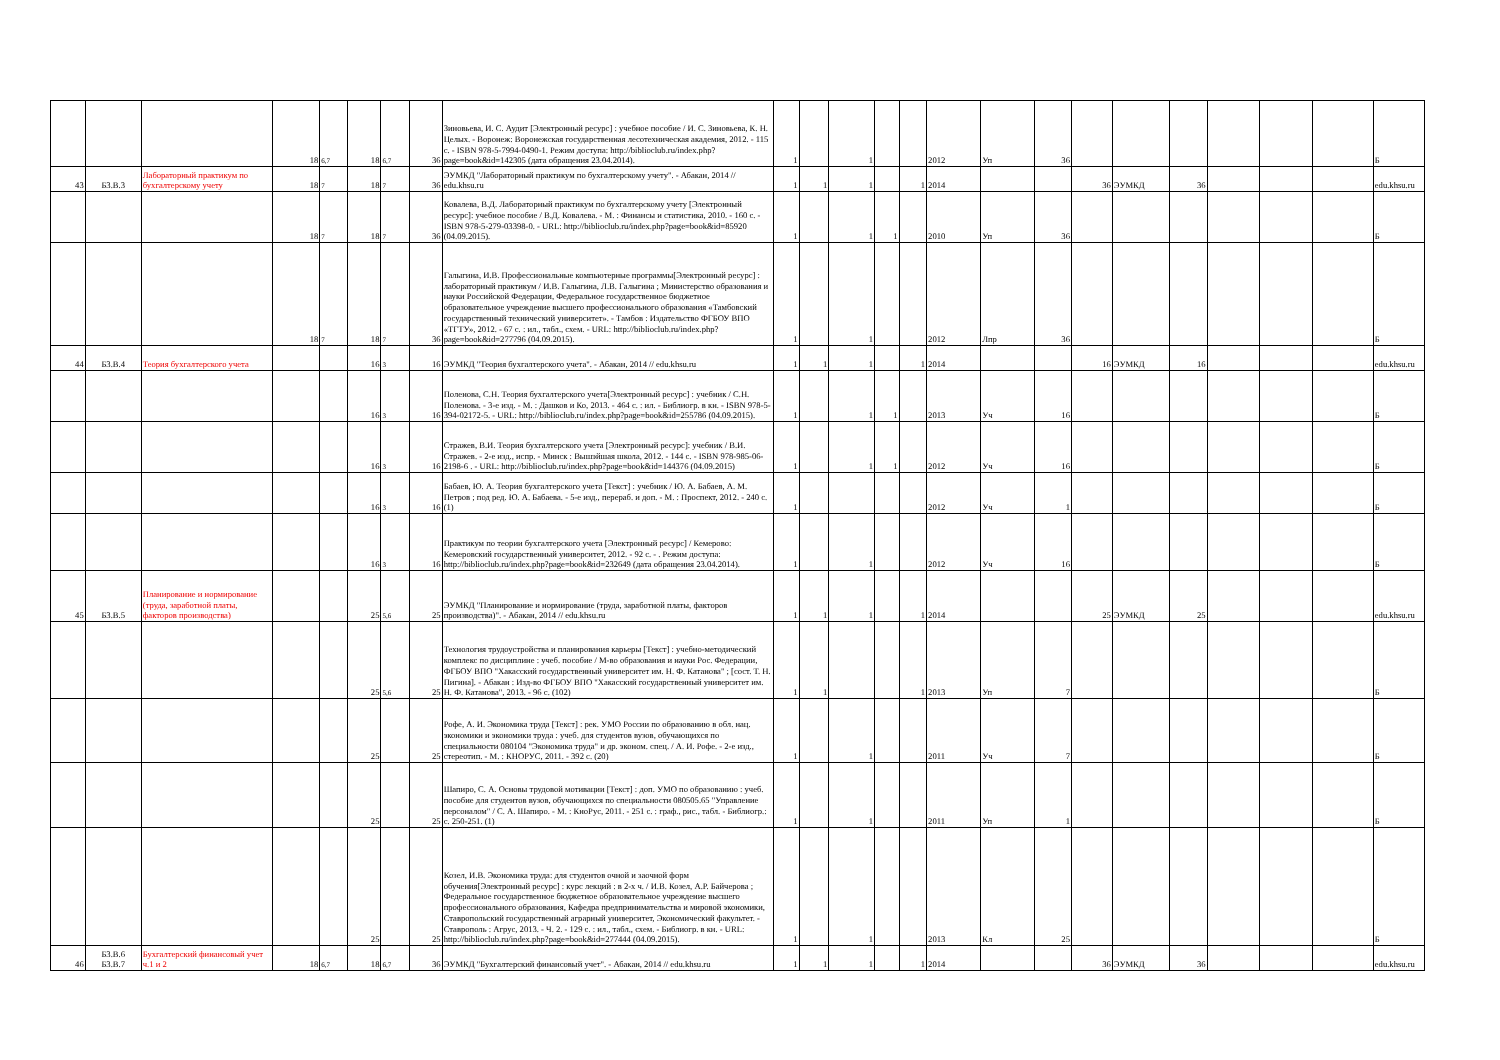| | | | 18 | 6,7 | 18 | 6,7 | 36 | Зиновьева, И. С. Аудит [Электронный ресурс] : учебное пособие / И. С. Зиновьева, К. Н. Целых. - Воронеж: Воронежская государственная лесотехническая академия, 2012. - 115 с. - ISBN 978-5-7994-0490-1. Режим доступа: http://biblioclub.ru/index.php?page=book&id=142305 (дата обращения 23.04.2014). | 1 | | 1 | | | 2012 | Уп | 36 | | | | | | | Б |
| 43 | Б3.В.3 | Лабораторный практикум по бухгалтерскому учету | 18 | 7 | 18 | 7 | 36 | ЭУМКД "Лабораторный практикум по бухгалтерскому учету". - Абакан, 2014 // edu.khsu.ru | 1 | 1 | 1 | | 1 | 2014 | | | 36 | ЭУМКД | 36 | | | | edu.khsu.ru |
| | | | 18 | 7 | 18 | 7 | 36 | Ковалева, В.Д. Лабораторный практикум по бухгалтерскому учету [Электронный ресурс]: учебное пособие / В.Д. Ковалева. - М. : Финансы и статистика, 2010. - 160 с. - ISBN 978-5-279-03398-0. - URL: http://biblioclub.ru/index.php?page=book&id=85920 (04.09.2015). | 1 | | 1 | 1 | | 2010 | Уп | 36 | | | | | | | Б |
| | | | 18 | 7 | 18 | 7 | 36 | Галыгина, И.В. Профессиональные компьютерные программы[Электронный ресурс] : лабораторный практикум / И.В. Галыгина, Л.В. Галыгина ; Министерство образования и науки Российской Федерации, Федеральное государственное бюджетное образовательное учреждение высшего профессионального образования «Тамбовский государственный технический университет». - Тамбов : Издательство ФГБОУ ВПО «ТГТУ», 2012. - 67 с. : ил., табл., схем. - URL: http://biblioclub.ru/index.php?page=book&id=277796 (04.09.2015). | 1 | | 1 | | | 2012 | Лпр | 36 | | | | | | | Б |
| 44 | Б3.В.4 | Теория бухгалтерского учета | | | 16 | 3 | 16 | ЭУМКД "Теория бухгалтерского учета". - Абакан, 2014 // edu.khsu.ru | 1 | 1 | 1 | | 1 | 2014 | | | 16 | ЭУМКД | 16 | | | | edu.khsu.ru |
| | | | | | 16 | 3 | 16 | Поленова, С.Н. Теория бухгалтерского учета[Электронный ресурс] : учебник / С.Н. Поленова. - 3-е изд. - М. : Дашков и Ко, 2013. - 464 с. : ил. - Библиогр. в кн. - ISBN 978-5-394-02172-5. - URL: http://biblioclub.ru/index.php?page=book&id=255786 (04.09.2015). | 1 | | 1 | 1 | | 2013 | Уч | 16 | | | | | | | Б |
| | | | | | 16 | 3 | 16 | Стражев, В.И. Теория бухгалтерского учета [Электронный ресурс]: учебник / В.И. Стражев. - 2-е изд., испр. - Минск : Вышэйшая школа, 2012. - 144 с. - ISBN 978-985-06-2198-6 . - URL: http://biblioclub.ru/index.php?page=book&id=144376 (04.09.2015) | 1 | | 1 | 1 | | 2012 | Уч | 16 | | | | | | | Б |
| | | | | | 16 | 3 | 16 | Бабаев, Ю. А. Теория бухгалтерского учета [Текст] : учебник / Ю. А. Бабаев, А. М. Петров ; под ред. Ю. А. Бабаева. - 5-е изд., перераб. и доп. - М. : Проспект, 2012. - 240 с. (1) | 1 | | | | | 2012 | Уч | 1 | | | | | | | Б |
| | | | | | 16 | 3 | 16 | Практикум по теории бухгалтерского учета [Электронный ресурс] / Кемерово: Кемеровский государственный университет, 2012. - 92 с. - . Режим доступа: http://biblioclub.ru/index.php?page=book&id=232649 (дата обращения 23.04.2014). | 1 | | 1 | | | 2012 | Уч | 16 | | | | | | | Б |
| 45 | Б3.В.5 | Планирование и нормирование (труда, заработной платы, факторов производства) | | | 25 | 5,6 | 25 | ЭУМКД "Планирование и нормирование (труда, заработной платы, факторов производства)". - Абакан, 2014 // edu.khsu.ru | 1 | 1 | 1 | | 1 | 2014 | | | 25 | ЭУМКД | 25 | | | | edu.khsu.ru |
| | | | | | 25 | 5,6 | 25 | Технология трудоустройства и планирования карьеры [Текст] : учебно-методический комплекс по дисциплине : учеб. пособие / М-во образования и науки Рос. Федерации, ФГБОУ ВПО "Хакасский государственный университет им. Н. Ф. Катанова" ; [сост. Т. Н. Пигина]. - Абакан : Изд-во ФГБОУ ВПО "Хакасский государственный университет им. Н. Ф. Катанова", 2013. - 96 с. (102) | 1 | 1 | | | 1 | 2013 | Уп | 7 | | | | | | | Б |
| | | | | | 25 | | 25 | Рофе, А. И. Экономика труда [Текст] : рек. УМО России по образованию в обл. нац. экономики и экономики труда : учеб. для студентов вузов, обучающихся по специальности 080104 "Экономика труда" и др. эконом. спец. / А. И. Рофе. - 2-е изд., стереотип. - М. : КНОРУС, 2011. - 392 с. (20) | 1 | | 1 | | | 2011 | Уч | 7 | | | | | | | Б |
| | | | | | 25 | | 25 | Шапиро, С. А. Основы трудовой мотивации [Текст] : доп. УМО по образованию : учеб. пособие для студентов вузов, обучающихся по специальности 080505.65 "Управление персоналом" / С. А. Шапиро. - М. : КноРус, 2011. - 251 с. : граф., рис., табл. - Библиогр.: с. 250-251. (1) | 1 | | 1 | | | 2011 | Уп | 1 | | | | | | | Б |
| | | | | | 25 | | 25 | Козел, И.В. Экономика труда: для студентов очной и заочной форм обучения[Электронный ресурс] : курс лекций : в 2-х ч. / И.В. Козел, А.Р. Байчерова ; Федеральное государственное бюджетное образовательное учреждение высшего профессионального образования, Кафедра предпринимательства и мировой экономики, Ставропольский государственный аграрный университет, Экономический факультет. - Ставрополь : Агрус, 2013. - Ч. 2. - 129 с. : ил., табл., схем. - Библиогр. в кн. - URL: http://biblioclub.ru/index.php?page=book&id=277444 (04.09.2015). | 1 | | 1 | | | 2013 | Кл | 25 | | | | | | | Б |
| 46 | Б3.В.6 Б3.В.7 | Бухгалтерский финансовый учет ч.1 и 2 | 18 | 6,7 | 18 | 6,7 | 36 | ЭУМКД "Бухгалтерский финансовый учет". - Абакан, 2014 // edu.khsu.ru | 1 | 1 | 1 | | 1 | 2014 | | | 36 | ЭУМКД | 36 | | | | edu.khsu.ru |